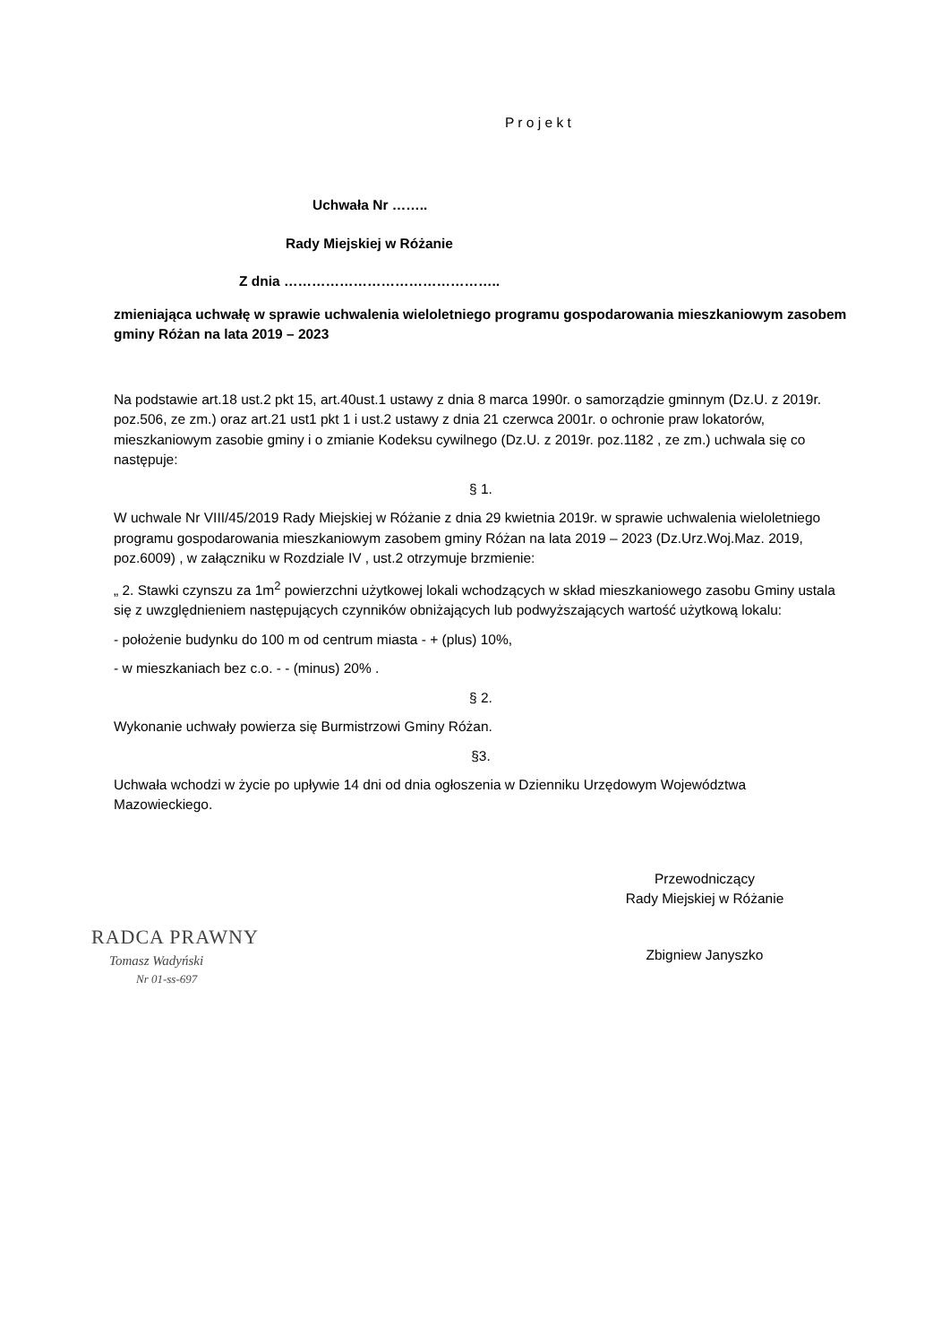P r o j e k t
Uchwała Nr ……..
Rady Miejskiej w Różanie
Z dnia ………………………………………..
zmieniająca uchwałę w sprawie uchwalenia wieloletniego programu gospodarowania mieszkaniowym zasobem gminy Różan na lata 2019 – 2023
Na podstawie art.18 ust.2 pkt 15, art.40ust.1 ustawy z dnia 8 marca 1990r. o samorządzie gminnym (Dz.U. z 2019r. poz.506, ze zm.) oraz art.21 ust1 pkt 1 i ust.2 ustawy z dnia 21 czerwca 2001r. o ochronie praw lokatorów, mieszkaniowym zasobie gminy i o zmianie Kodeksu cywilnego (Dz.U. z 2019r. poz.1182 , ze zm.) uchwala się co następuje:
§ 1.
W uchwale Nr VIII/45/2019 Rady Miejskiej w Różanie z dnia 29 kwietnia 2019r. w sprawie uchwalenia wieloletniego programu gospodarowania mieszkaniowym zasobem gminy Różan na lata 2019 – 2023 (Dz.Urz.Woj.Maz. 2019, poz.6009) , w załączniku w Rozdziale IV , ust.2 otrzymuje brzmienie:
„ 2. Stawki czynszu za 1m<sup>2</sup> powierzchni użytkowej lokali wchodzących w skład mieszkaniowego zasobu Gminy ustala się z uwzględnieniem następujących czynników obniżających lub podwyższających wartość użytkową lokalu:
- położenie budynku do 100 m od centrum miasta - + (plus) 10%,
- w mieszkaniach bez c.o. - - (minus) 20% .
§ 2.
Wykonanie uchwały powierza się Burmistrzowi Gminy Różan.
§3.
Uchwała wchodzi w życie po upływie 14 dni od dnia ogłoszenia w Dzienniku Urzędowym Województwa Mazowieckiego.
RADCA PRAWNY
Tomasz Wadyński
Nr 01-ss-697
Przewodniczący
Rady Miejskiej w Różanie
Zbigniew Janyszko